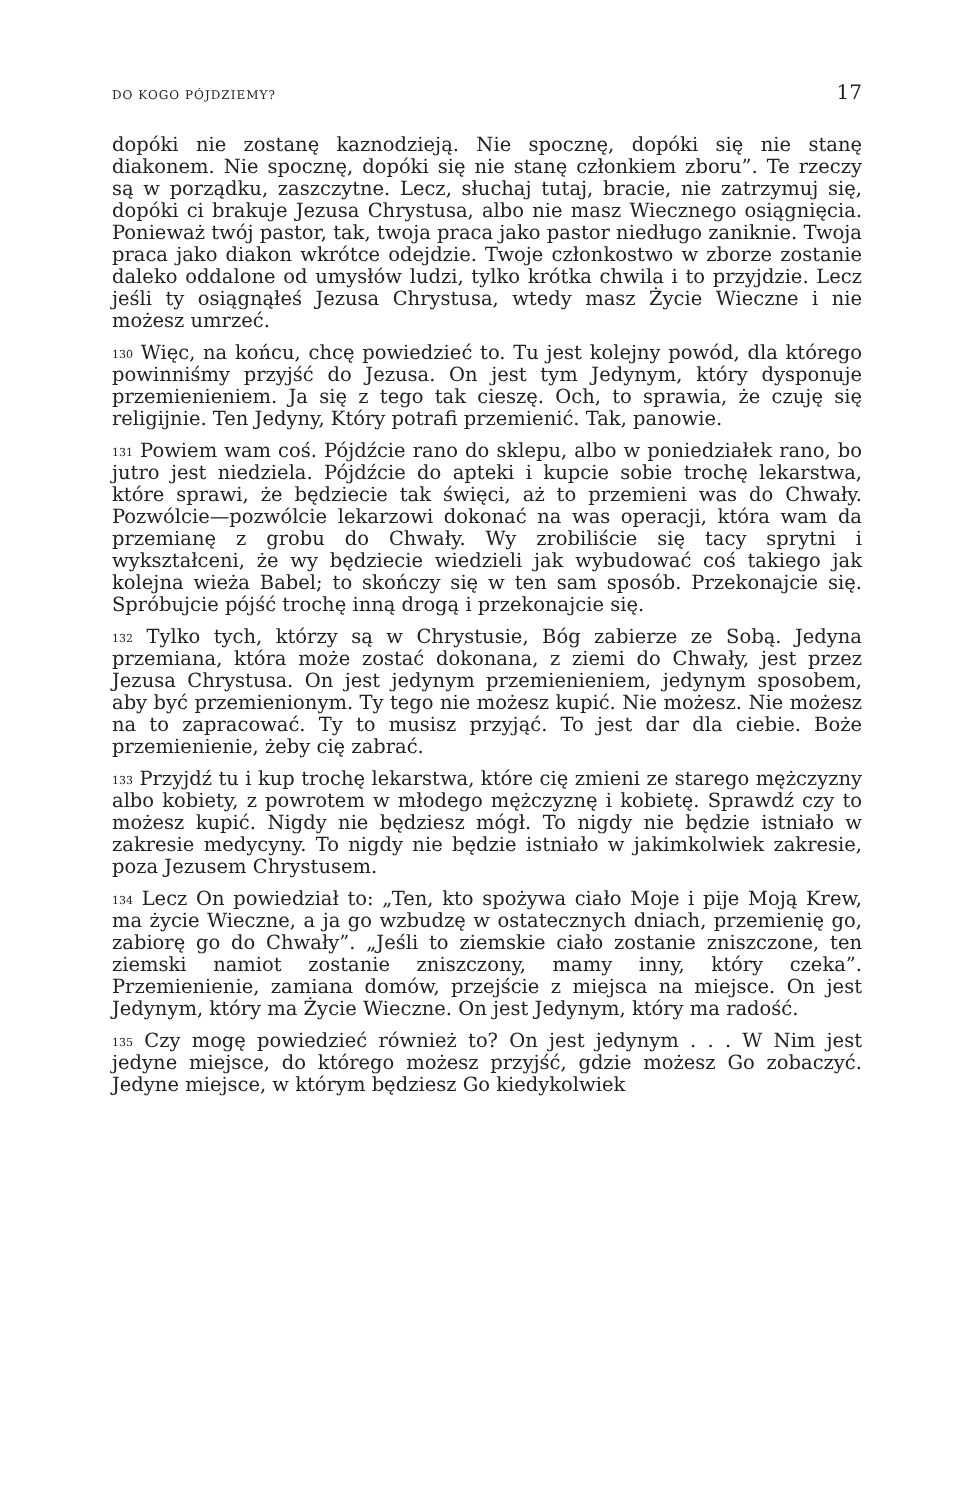DO KOGO PÓJDZIEMY? 17
dopóki nie zostanę kaznodzieją. Nie spocznę, dopóki się nie stanę diakonem. Nie spocznę, dopóki się nie stanę członkiem zboru”. Te rzeczy są w porządku, zaszczytne. Lecz, słuchaj tutaj, bracie, nie zatrzymuj się, dopóki ci brakuje Jezusa Chrystusa, albo nie masz Wiecznego osiągnięcia. Ponieważ twój pastor, tak, twoja praca jako pastor niedługo zaniknie. Twoja praca jako diakon wkrótce odejdzie. Twoje członkostwo w zborze zostanie daleko oddalone od umysłów ludzi, tylko krótka chwila i to przyjdzie. Lecz jeśli ty osiągnąłeś Jezusa Chrystusa, wtedy masz Życie Wieczne i nie możesz umrzeć.
<sup>130</sup> Więc, na końcu, chcę powiedzieć to. Tu jest kolejny powód, dla którego powinniśmy przyjść do Jezusa. On jest tym Jedynym, który dysponuje przemienieniem. Ja się z tego tak cieszę. Och, to sprawia, że czuję się religijnie. Ten Jedyny, Który potrafi przemienić. Tak, panowie.
<sup>131</sup> Powiem wam coś. Pójdźcie rano do sklepu, albo w poniedziałek rano, bo jutro jest niedziela. Pójdźcie do apteki i kupcie sobie trochę lekarstwa, które sprawi, że będziecie tak święci, aż to przemieni was do Chwały. Pozwólcie—pozwólcie lekarzowi dokonać na was operacji, która wam da przemianę z grobu do Chwały. Wy zrobiliście się tacy sprytni i wykształceni, że wy będziecie wiedzieli jak wybudować coś takiego jak kolejna wieża Babel; to skończy się w ten sam sposób. Przekonajcie się. Spróbujcie pójść trochę inną drogą i przekonajcie się.
<sup>132</sup> Tylko tych, którzy są w Chrystusie, Bóg zabierze ze Sobą. Jedyna przemiana, która może zostać dokonana, z ziemi do Chwały, jest przez Jezusa Chrystusa. On jest jedynym przemienieniem, jedynym sposobem, aby być przemienionym. Ty tego nie możesz kupić. Nie możesz. Nie możesz na to zapracować. Ty to musisz przyjąć. To jest dar dla ciebie. Boże przemienienie, żeby cię zabrać.
<sup>133</sup> Przyjdź tu i kup trochę lekarstwa, które cię zmieni ze starego mężczyzny albo kobiety, z powrotem w młodego mężczyznę i kobietę. Sprawdź czy to możesz kupić. Nigdy nie będziesz mógł. To nigdy nie będzie istniało w zakresie medycyny. To nigdy nie będzie istniało w jakimkolwiek zakresie, poza Jezusem Chrystusem.
<sup>134</sup> Lecz On powiedział to: „Ten, kto spożywa ciało Moje i pije Moją Krew, ma życie Wieczne, a ja go wzbudzę w ostatecznych dniach, przemienię go, zabiorę go do Chwały”. „Jeśli to ziemskie ciało zostanie zniszczone, ten ziemski namiot zostanie zniszczony, mamy inny, który czeka”. Przemienienie, zamiana domów, przejście z miejsca na miejsce. On jest Jedynym, który ma Życie Wieczne. On jest Jedynym, który ma radość.
<sup>135</sup> Czy mogę powiedzieć również to? On jest jedynym . . . W Nim jest jedyne miejsce, do którego możesz przyjść, gdzie możesz Go zobaczyć. Jedyne miejsce, w którym będziesz Go kiedykolwiek